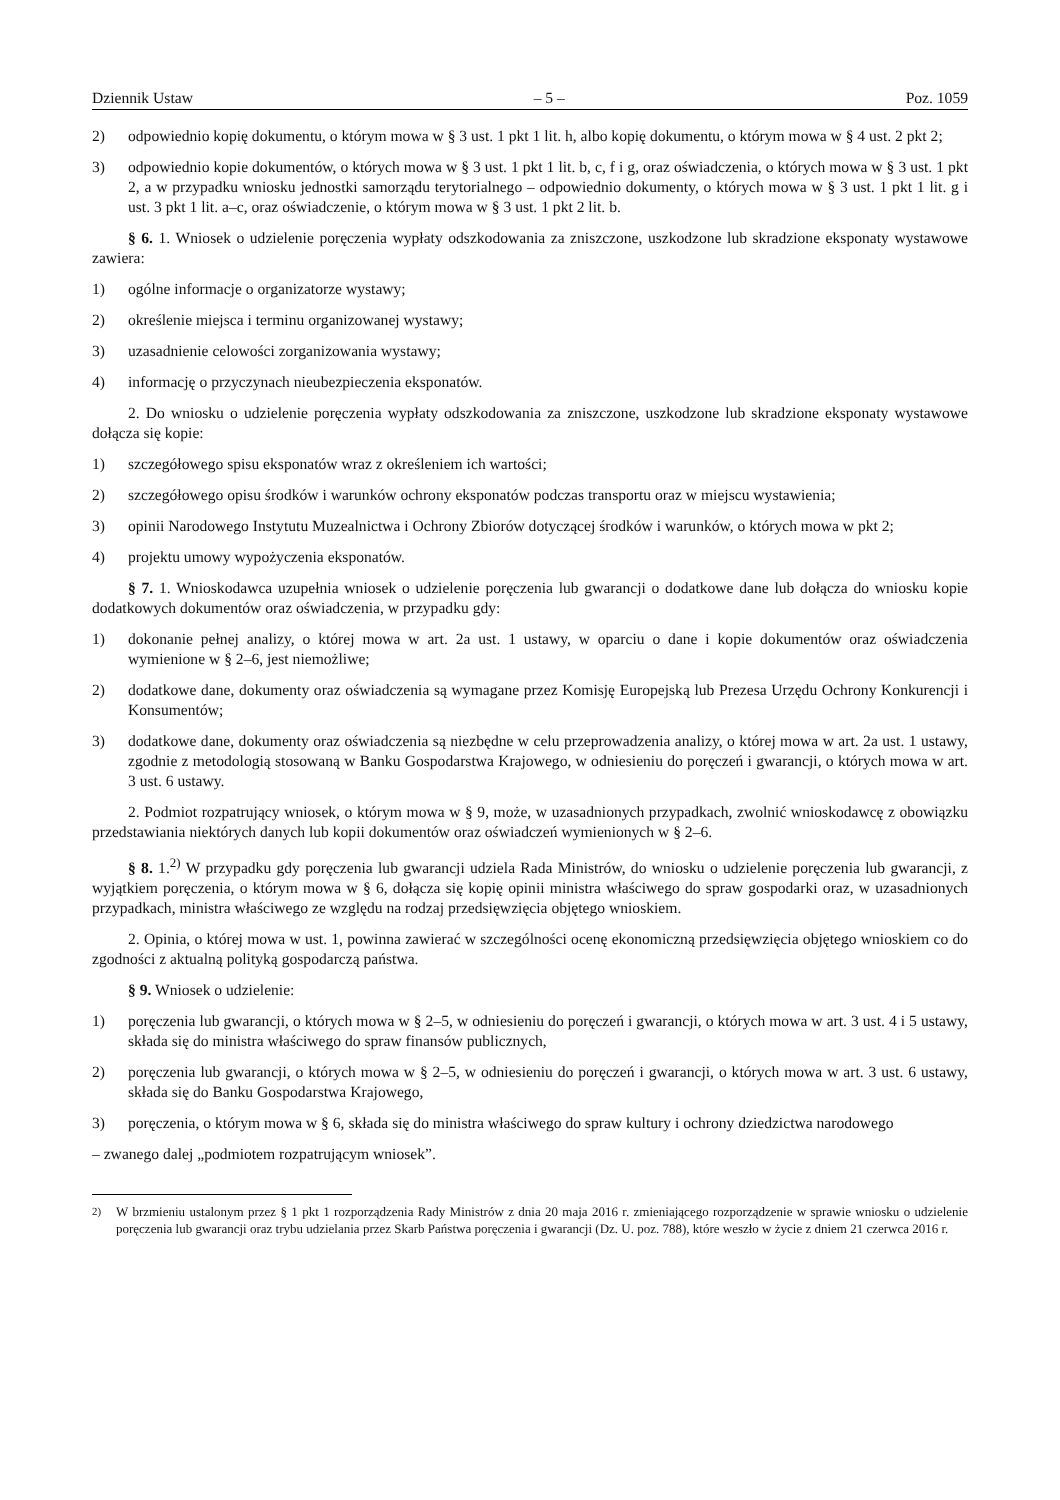Dziennik Ustaw – 5 – Poz. 1059
2) odpowiednio kopię dokumentu, o którym mowa w § 3 ust. 1 pkt 1 lit. h, albo kopię dokumentu, o którym mowa w § 4 ust. 2 pkt 2;
3) odpowiednio kopie dokumentów, o których mowa w § 3 ust. 1 pkt 1 lit. b, c, f i g, oraz oświadczenia, o których mowa w § 3 ust. 1 pkt 2, a w przypadku wniosku jednostki samorządu terytorialnego – odpowiednio dokumenty, o których mowa w § 3 ust. 1 pkt 1 lit. g i ust. 3 pkt 1 lit. a–c, oraz oświadczenie, o którym mowa w § 3 ust. 1 pkt 2 lit. b.
§ 6. 1. Wniosek o udzielenie poręczenia wypłaty odszkodowania za zniszczone, uszkodzone lub skradzione eksponaty wystawowe zawiera:
1) ogólne informacje o organizatorze wystawy;
2) określenie miejsca i terminu organizowanej wystawy;
3) uzasadnienie celowości zorganizowania wystawy;
4) informację o przyczynach nieubezpieczenia eksponatów.
2. Do wniosku o udzielenie poręczenia wypłaty odszkodowania za zniszczone, uszkodzone lub skradzione eksponaty wystawowe dołącza się kopie:
1) szczegółowego spisu eksponatów wraz z określeniem ich wartości;
2) szczegółowego opisu środków i warunków ochrony eksponatów podczas transportu oraz w miejscu wystawienia;
3) opinii Narodowego Instytutu Muzealnictwa i Ochrony Zbiorów dotyczącej środków i warunków, o których mowa w pkt 2;
4) projektu umowy wypożyczenia eksponatów.
§ 7. 1. Wnioskodawca uzupełnia wniosek o udzielenie poręczenia lub gwarancji o dodatkowe dane lub dołącza do wniosku kopie dodatkowych dokumentów oraz oświadczenia, w przypadku gdy:
1) dokonanie pełnej analizy, o której mowa w art. 2a ust. 1 ustawy, w oparciu o dane i kopie dokumentów oraz oświadczenia wymienione w § 2–6, jest niemożliwe;
2) dodatkowe dane, dokumenty oraz oświadczenia są wymagane przez Komisję Europejską lub Prezesa Urzędu Ochrony Konkurencji i Konsumentów;
3) dodatkowe dane, dokumenty oraz oświadczenia są niezbędne w celu przeprowadzenia analizy, o której mowa w art. 2a ust. 1 ustawy, zgodnie z metodologią stosowaną w Banku Gospodarstwa Krajowego, w odniesieniu do poręczeń i gwarancji, o których mowa w art. 3 ust. 6 ustawy.
2. Podmiot rozpatrujący wniosek, o którym mowa w § 9, może, w uzasadnionych przypadkach, zwolnić wnioskodawcę z obowiązku przedstawiania niektórych danych lub kopii dokumentów oraz oświadczeń wymienionych w § 2–6.
§ 8. 1.<sup>2)</sup> W przypadku gdy poręczenia lub gwarancji udziela Rada Ministrów, do wniosku o udzielenie poręczenia lub gwarancji, z wyjątkiem poręczenia, o którym mowa w § 6, dołącza się kopię opinii ministra właściwego do spraw gospodarki oraz, w uzasadnionych przypadkach, ministra właściwego ze względu na rodzaj przedsięwzięcia objętego wnioskiem.
2. Opinia, o której mowa w ust. 1, powinna zawierać w szczególności ocenę ekonomiczną przedsięwzięcia objętego wnioskiem co do zgodności z aktualną polityką gospodarczą państwa.
§ 9. Wniosek o udzielenie:
1) poręczenia lub gwarancji, o których mowa w § 2–5, w odniesieniu do poręczeń i gwarancji, o których mowa w art. 3 ust. 4 i 5 ustawy, składa się do ministra właściwego do spraw finansów publicznych,
2) poręczenia lub gwarancji, o których mowa w § 2–5, w odniesieniu do poręczeń i gwarancji, o których mowa w art. 3 ust. 6 ustawy, składa się do Banku Gospodarstwa Krajowego,
3) poręczenia, o którym mowa w § 6, składa się do ministra właściwego do spraw kultury i ochrony dziedzictwa narodowego
– zwanego dalej „podmiotem rozpatrującym wniosek”.
<sup>2)</sup> W brzmieniu ustalonym przez § 1 pkt 1 rozporządzenia Rady Ministrów z dnia 20 maja 2016 r. zmieniającego rozporządzenie w sprawie wniosku o udzielenie poręczenia lub gwarancji oraz trybu udzielania przez Skarb Państwa poręczenia i gwarancji (Dz. U. poz. 788), które weszło w życie z dniem 21 czerwca 2016 r.